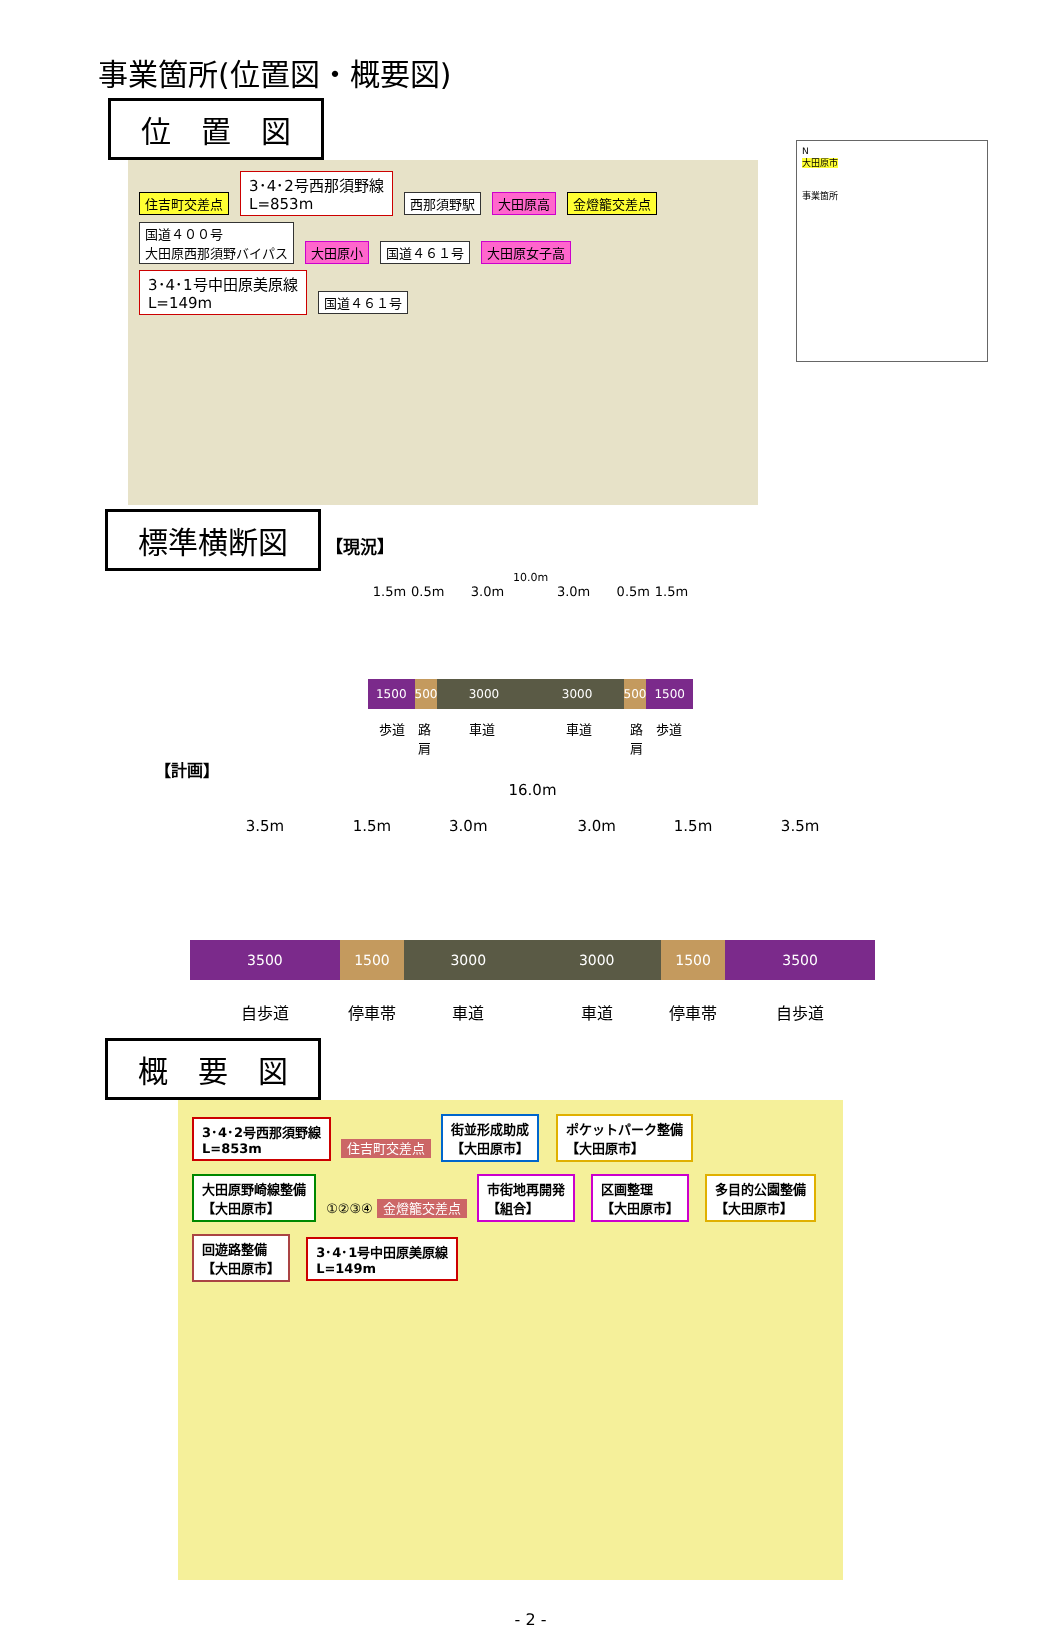事業箇所(位置図・概要図)
位　置　図
住吉町交差点 3･4･2号西那須野線
L=853m 西那須野駅 大田原高 金燈籠交差点 国道４００号
大田原西那須野バイパス 大田原小 国道４６１号 大田原女子高 3･4･1号中田原美原線
L=149m 国道４６１号
N
大田原市
事業箇所
標準横断図 【現況】
10.0m
1.5m 0.5m 3.0m 3.0m 0.5m 1.5m
1500 500 3000 3000 500 1500
歩道 路肩 車道 車道 路肩 歩道
【計画】
16.0m
3.5m 1.5m 3.0m 3.0m 1.5m 3.5m
3500 1500 3000 3000 1500 3500
自歩道 停車帯 車道 車道 停車帯 自歩道
概　要　図
3･4･2号西那須野線
L=853m 住吉町交差点 街並形成助成
【大田原市】 ポケットパーク整備
【大田原市】 大田原野崎線整備
【大田原市】 ①②③④ 金燈籠交差点 市街地再開発
【組合】 区画整理
【大田原市】 多目的公園整備
【大田原市】 回遊路整備
【大田原市】 3･4･1号中田原美原線
L=149m
- 2 -